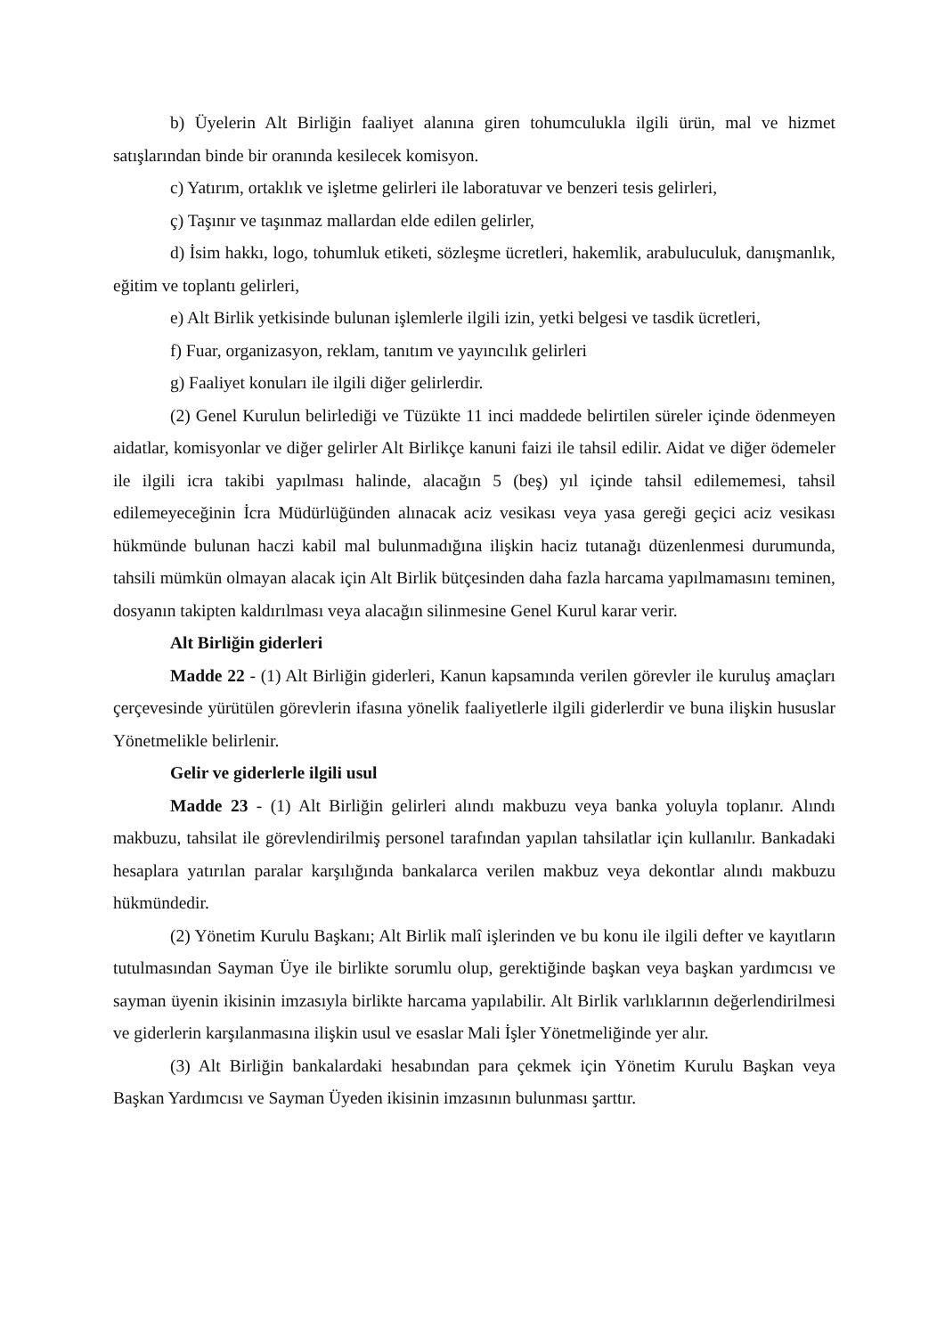b) Üyelerin Alt Birliğin faaliyet alanına giren tohumculukla ilgili ürün, mal ve hizmet satışlarından binde bir oranında kesilecek komisyon.
c) Yatırım, ortaklık ve işletme gelirleri ile laboratuvar ve benzeri tesis gelirleri,
ç) Taşınır ve taşınmaz mallardan elde edilen gelirler,
d) İsim hakkı, logo, tohumluk etiketi, sözleşme ücretleri, hakemlik, arabuluculuk, danışmanlık, eğitim ve toplantı gelirleri,
e) Alt Birlik yetkisinde bulunan işlemlerle ilgili izin, yetki belgesi ve tasdik ücretleri,
f) Fuar, organizasyon, reklam, tanıtım ve yayıncılık gelirleri
g) Faaliyet konuları ile ilgili diğer gelirlerdir.
(2) Genel Kurulun belirlediği ve Tüzükte 11 inci maddede belirtilen süreler içinde ödenmeyen aidatlar, komisyonlar ve diğer gelirler Alt Birlikçe kanuni faizi ile tahsil edilir. Aidat ve diğer ödemeler ile ilgili icra takibi yapılması halinde, alacağın 5 (beş) yıl içinde tahsil edilememesi, tahsil edilemeyeceğinin İcra Müdürlüğünden alınacak aciz vesikası veya yasa gereği geçici aciz vesikası hükmünde bulunan haczi kabil mal bulunmadığına ilişkin haciz tutanağı düzenlenmesi durumunda, tahsili mümkün olmayan alacak için Alt Birlik bütçesinden daha fazla harcama yapılmamasını teminen, dosyanın takipten kaldırılması veya alacağın silinmesine Genel Kurul karar verir.
Alt Birliğin giderleri
Madde 22 - (1) Alt Birliğin giderleri, Kanun kapsamında verilen görevler ile kuruluş amaçları çerçevesinde yürütülen görevlerin ifasına yönelik faaliyetlerle ilgili giderlerdir ve buna ilişkin hususlar Yönetmelikle belirlenir.
Gelir ve giderlerle ilgili usul
Madde 23 - (1) Alt Birliğin gelirleri alındı makbuzu veya banka yoluyla toplanır. Alındı makbuzu, tahsilat ile görevlendirilmiş personel tarafından yapılan tahsilatlar için kullanılır. Bankadaki hesaplara yatırılan paralar karşılığında bankalarca verilen makbuz veya dekontlar alındı makbuzu hükmündedir.
(2) Yönetim Kurulu Başkanı; Alt Birlik malî işlerinden ve bu konu ile ilgili defter ve kayıtların tutulmasından Sayman Üye ile birlikte sorumlu olup, gerektiğinde başkan veya başkan yardımcısı ve sayman üyenin ikisinin imzasıyla birlikte harcama yapılabilir. Alt Birlik varlıklarının değerlendirilmesi ve giderlerin karşılanmasına ilişkin usul ve esaslar Mali İşler Yönetmeliğinde yer alır.
(3) Alt Birliğin bankalardaki hesabından para çekmek için Yönetim Kurulu Başkan veya Başkan Yardımcısı ve Sayman Üyeden ikisinin imzasının bulunması şarttır.